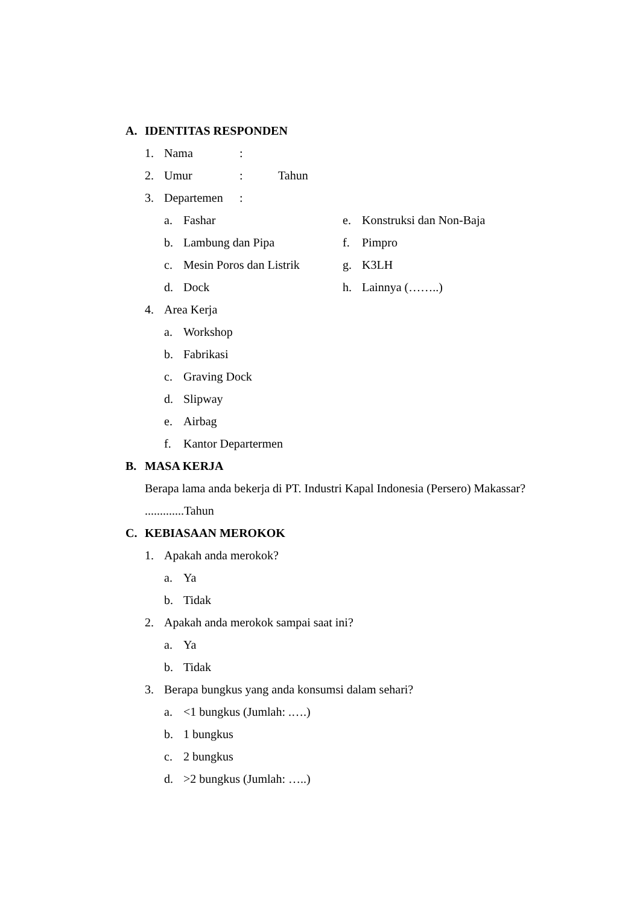A. IDENTITAS RESPONDEN
1. Nama:
2. Umur: Tahun
3. Departemen:
a. Fashar
b. Lambung dan Pipa
c. Mesin Poros dan Listrik
d. Dock
e. Konstruksi dan Non-Baja
f. Pimpro
g. K3LH
h. Lainnya (……..)
4. Area Kerja
a. Workshop
b. Fabrikasi
c. Graving Dock
d. Slipway
e. Airbag
f. Kantor Departermen
B. MASA KERJA
Berapa lama anda bekerja di PT. Industri Kapal Indonesia (Persero) Makassar?
.............Tahun
C. KEBIASAAN MEROKOK
1. Apakah anda merokok?
a. Ya
b. Tidak
2. Apakah anda merokok sampai saat ini?
a. Ya
b. Tidak
3. Berapa bungkus yang anda konsumsi dalam sehari?
a. <1 bungkus (Jumlah: .….)
b. 1 bungkus
c. 2 bungkus
d. >2 bungkus (Jumlah: …..)